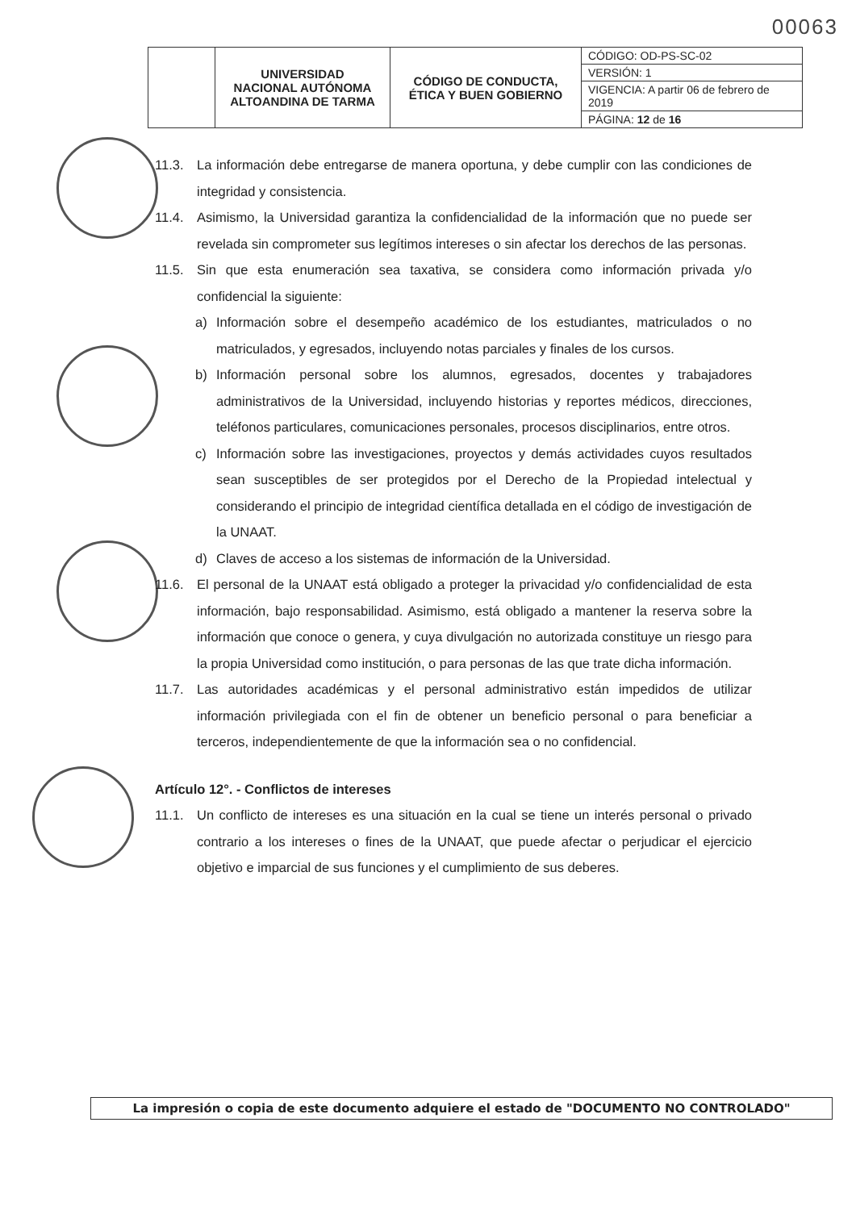00063
| | UNIVERSIDAD NACIONAL AUTÓNOMA ALTOANDINA DE TARMA | CÓDIGO DE CONDUCTA, ÉTICA Y BUEN GOBIERNO | CÓDIGO: OD-PS-SC-02 |
| | | | VERSIÓN: 1 |
| | | | VIGENCIA: A partir 06 de febrero de 2019 |
| | | | PÁGINA: 12 de 16 |
11.3. La información debe entregarse de manera oportuna, y debe cumplir con las condiciones de integridad y consistencia.
11.4. Asimismo, la Universidad garantiza la confidencialidad de la información que no puede ser revelada sin comprometer sus legítimos intereses o sin afectar los derechos de las personas.
11.5. Sin que esta enumeración sea taxativa, se considera como información privada y/o confidencial la siguiente:
a) Información sobre el desempeño académico de los estudiantes, matriculados o no matriculados, y egresados, incluyendo notas parciales y finales de los cursos.
b) Información personal sobre los alumnos, egresados, docentes y trabajadores administrativos de la Universidad, incluyendo historias y reportes médicos, direcciones, teléfonos particulares, comunicaciones personales, procesos disciplinarios, entre otros.
c) Información sobre las investigaciones, proyectos y demás actividades cuyos resultados sean susceptibles de ser protegidos por el Derecho de la Propiedad intelectual y considerando el principio de integridad científica detallada en el código de investigación de la UNAAT.
d) Claves de acceso a los sistemas de información de la Universidad.
11.6. El personal de la UNAAT está obligado a proteger la privacidad y/o confidencialidad de esta información, bajo responsabilidad. Asimismo, está obligado a mantener la reserva sobre la información que conoce o genera, y cuya divulgación no autorizada constituye un riesgo para la propia Universidad como institución, o para personas de las que trate dicha información.
11.7. Las autoridades académicas y el personal administrativo están impedidos de utilizar información privilegiada con el fin de obtener un beneficio personal o para beneficiar a terceros, independientemente de que la información sea o no confidencial.
Artículo 12°. - Conflictos de intereses
11.1. Un conflicto de intereses es una situación en la cual se tiene un interés personal o privado contrario a los intereses o fines de la UNAAT, que puede afectar o perjudicar el ejercicio objetivo e imparcial de sus funciones y el cumplimiento de sus deberes.
La impresión o copia de este documento adquiere el estado de "DOCUMENTO NO CONTROLADO"